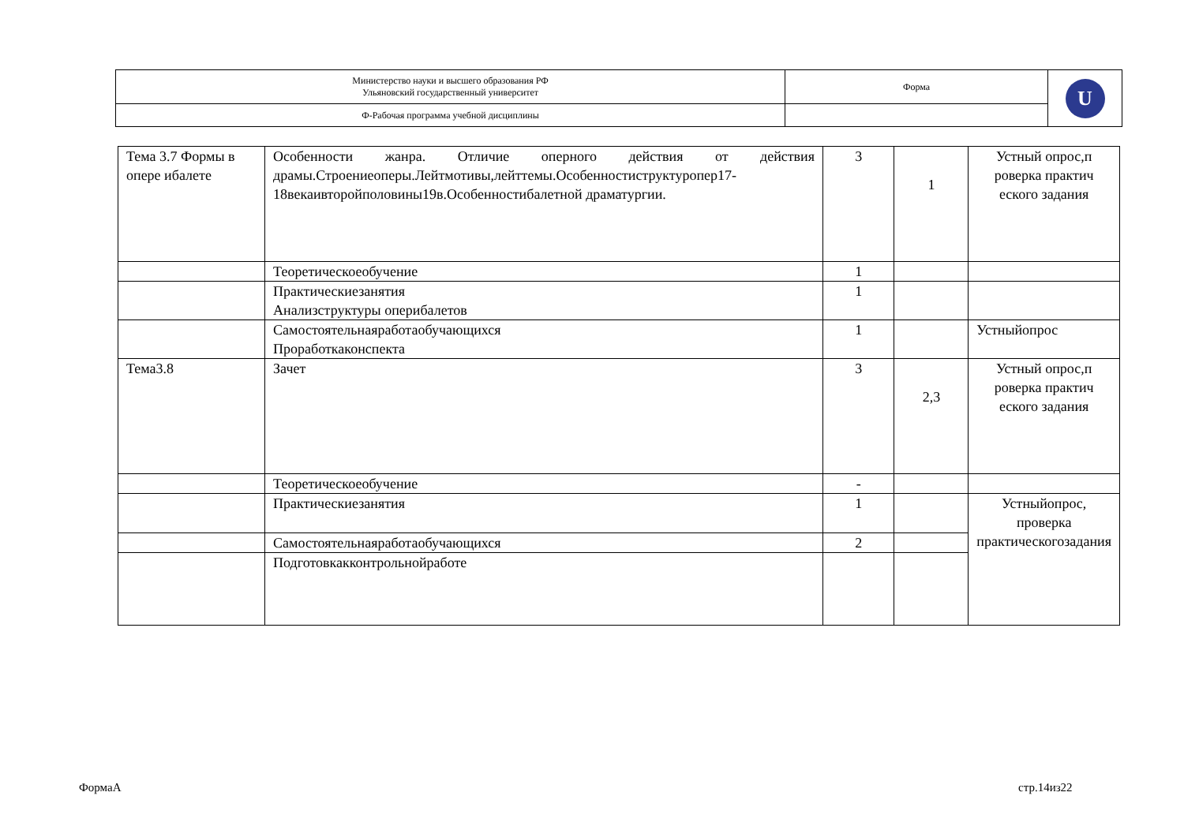| Министерство науки и высшего образования РФ Ульяновский государственный университет | Форма | U |
| Ф-Рабочая программа учебной дисциплины | | |
| Тема 3.7 Формы в опере ибалете | Особенности жанра. Отличие оперного действия от действия драмы.Строениеоперы.Лейтмотивы,лейттемы.Особенностиструктуропер17-18векаивторойполовины19в.Особенностибалетной драматургии. | 3 | 1 | Устный опрос,п роверка практич еского задания |
| | Теоретическоеобучение | 1 | | |
| | Практическиезанятия Анализструктуры оперибалетов | 1 | | |
| | Самостоятельнаяработаобучающихся Проработкаконспекта | 1 | | Устныйопрос |
| Тема3.8 | Зачет | 3 | 2,3 | Устный опрос,п роверка практич еского задания |
| | Теоретическоеобучение | - | | |
| | Практическиезанятия | 1 | | Устныйопрос, проверка практическогозадания |
| | Самостоятельнаяработаобучающихся | 2 | | |
| | Подготовкакконтрольнойработе | | | |
ФормаА стр.14из22